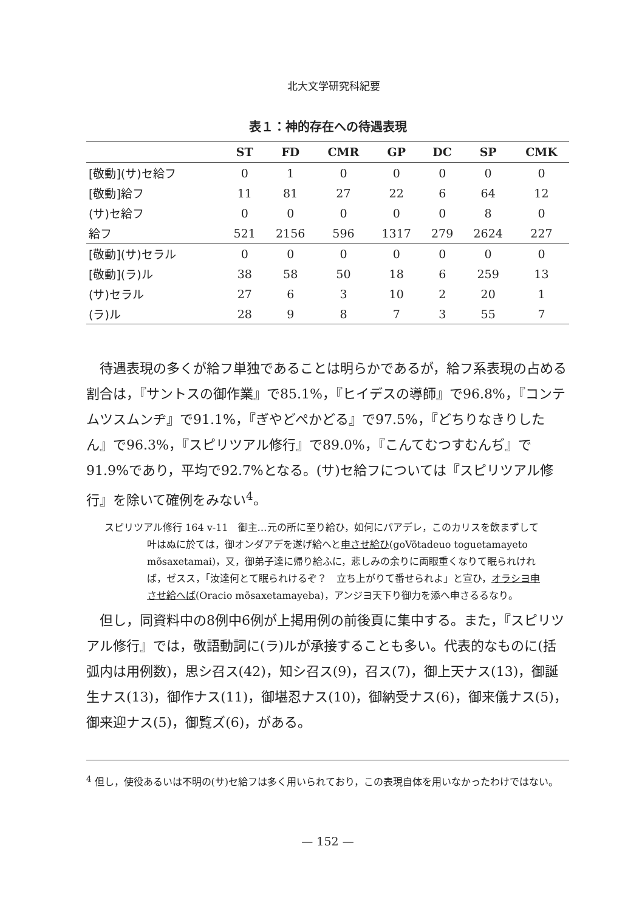北大文学研究科紀要
表１：神的存在への待遇表現
| | ST | FD | CMR | GP | DC | SP | CMK |
| --- | --- | --- | --- | --- | --- | --- | --- |
| [敬動](サ)セ給フ | 0 | 1 | 0 | 0 | 0 | 0 | 0 |
| [敬動]給フ | 11 | 81 | 27 | 22 | 6 | 64 | 12 |
| (サ)セ給フ | 0 | 0 | 0 | 0 | 0 | 8 | 0 |
| 給フ | 521 | 2156 | 596 | 1317 | 279 | 2624 | 227 |
| [敬動](サ)セラル | 0 | 0 | 0 | 0 | 0 | 0 | 0 |
| [敬動](ラ)ル | 38 | 58 | 50 | 18 | 6 | 259 | 13 |
| (サ)セラル | 27 | 6 | 3 | 10 | 2 | 20 | 1 |
| (ラ)ル | 28 | 9 | 8 | 7 | 3 | 55 | 7 |
待遇表現の多くが給フ単独であることは明らかであるが，給フ系表現の占める割合は，『サントスの御作業』で85.1%，『ヒイデスの導師』で96.8%，『コンテムツスムンヂ』で91.1%，『ぎやどぺかどる』で97.5%，『どちりなきりしたん』で96.3%，『スピリツアル修行』で89.0%，『こんてむつすむんぢ』で91.9%であり，平均で92.7%となる。(サ)セ給フについては『スピリツアル修行』を除いて確例をみない<sup>4</sup>。
スピリツアル修行 164 v-11　御主…元の所に至り給ひ，如何にパアデレ，このカリスを飲まずして叶はぬに於ては，御オンダアデを遂げ給へと申させ給ひ(goVõtadeuo toguetamayeto mõsaxetamai)，又，御弟子達に帰り給ふに，悲しみの余りに両眼重くなりて眠られければ，ゼスス，「汝達何とて眠られけるぞ？　立ち上がりて番せられよ」と宣ひ，オラシヨ申させ給へば(Oracio mõsaxetamayeba)，アンジヨ天下り御力を添へ申さるるなり。
但し，同資料中の8例中6例が上掲用例の前後頁に集中する。また，『スピリツアル修行』では，敬語動詞に(ラ)ルが承接することも多い。代表的なものに(括弧内は用例数)，思シ召ス(42)，知シ召ス(9)，召ス(7)，御上天ナス(13)，御誕生ナス(13)，御作ナス(11)，御堪忍ナス(10)，御納受ナス(6)，御来儀ナス(5)，御来迎ナス(5)，御覧ズ(6)，がある。
<sup>4</sup> 但し，使役あるいは不明の(サ)セ給フは多く用いられており，この表現自体を用いなかったわけではない。
— 152 —